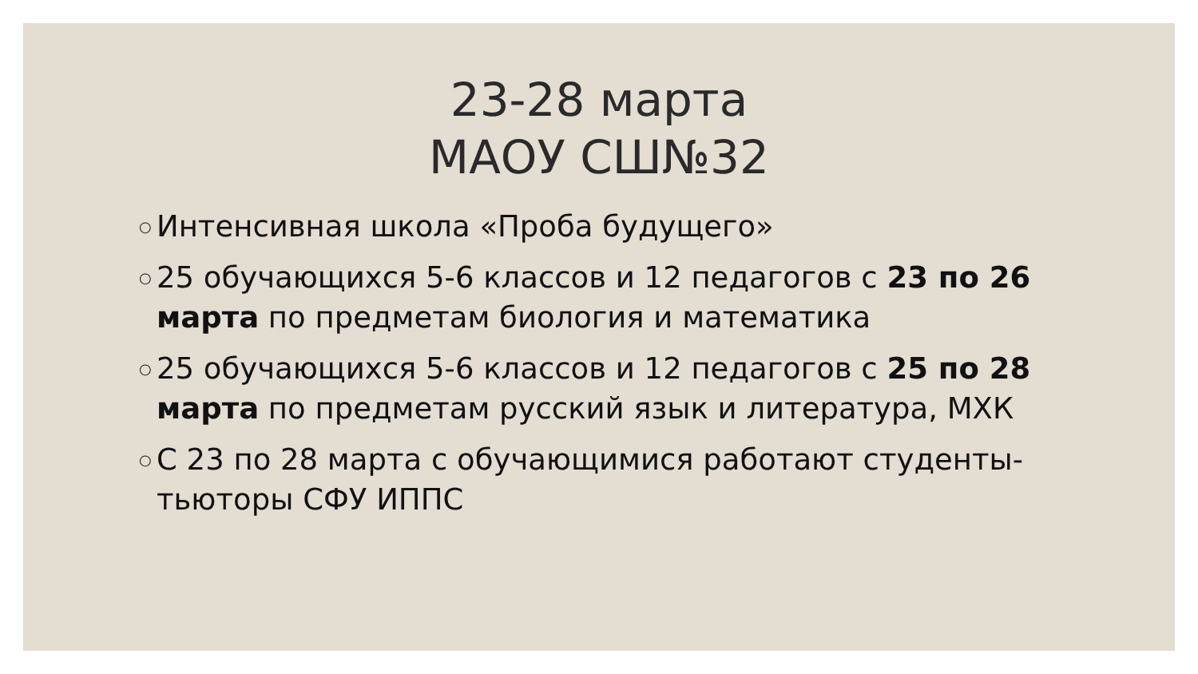23-28 марта
МАОУ СШ№32
○ Интенсивная школа «Проба будущего»
○ 25 обучающихся 5-6 классов и 12 педагогов с 23 по 26 марта по предметам биология и математика
○ 25 обучающихся 5-6 классов и 12 педагогов с 25 по 28 марта по предметам русский язык и литература, МХК
○ С 23 по 28 марта с обучающимися работают студенты-тьюторы СФУ ИППС